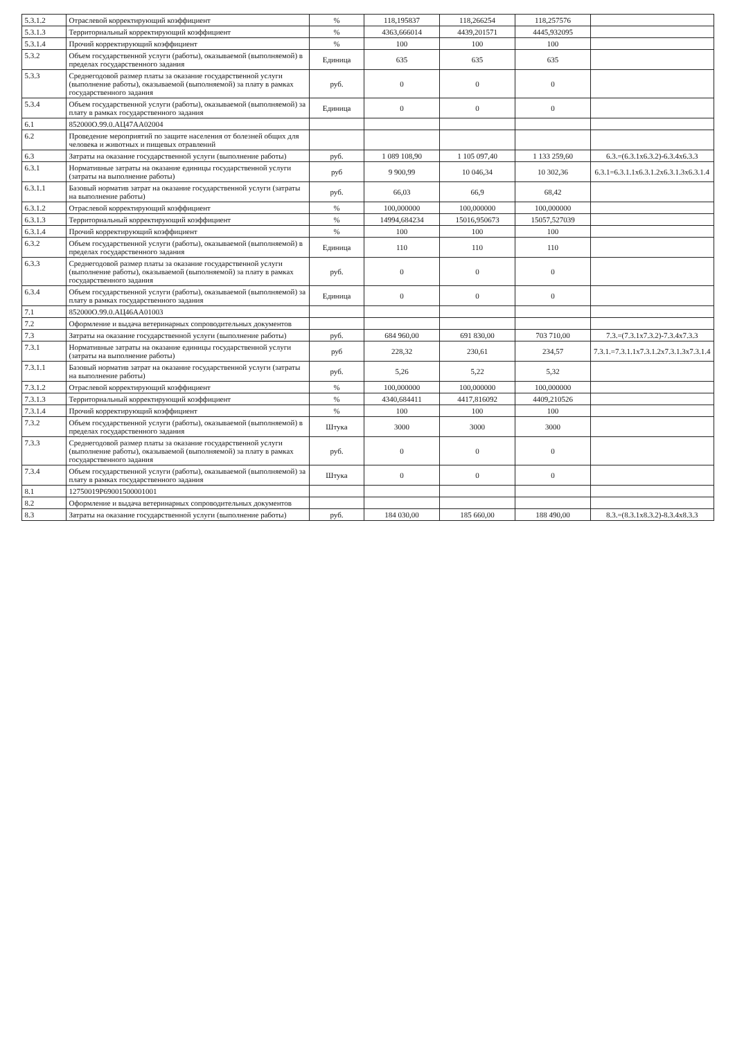| 5.3.1.2 | Отраслевой корректирующий коэффициент | % | 118,195837 | 118,266254 | 118,257576 | |
| 5.3.1.3 | Территориальный корректирующий коэффициент | % | 4363,666014 | 4439,201571 | 4445,932095 | |
| 5.3.1.4 | Прочий корректирующий коэффициент | % | 100 | 100 | 100 | |
| 5.3.2 | Объем государственной услуги (работы), оказываемой (выполняемой) в пределах государственного задания | Единица | 635 | 635 | 635 | |
| 5.3.3 | Среднегодовой размер платы за оказание государственной услуги (выполнение работы), оказываемой (выполняемой) за плату в рамках государственного задания | руб. | 0 | 0 | 0 | |
| 5.3.4 | Объем государственной услуги (работы), оказываемой (выполняемой) за плату в рамках государственного задания | Единица | 0 | 0 | 0 | |
| 6.1 | 852000О.99.0.АЦ47АА02004 | | | | | |
| 6.2 | Проведение мероприятий по защите населения от болезней общих для человека и животных и пищевых отравлений | | | | | |
| 6.3 | Затраты на оказание государственной услуги (выполнение работы) | руб. | 1 089 108,90 | 1 105 097,40 | 1 133 259,60 | 6.3.=(6.3.1x6.3.2)-6.3.4x6.3.3 |
| 6.3.1 | Нормативные затраты на оказание единицы государственной услуги (затраты на выполнение работы) | руб | 9 900,99 | 10 046,34 | 10 302,36 | 6.3.1=6.3.1.1x6.3.1.2x6.3.1.3x6.3.1.4 |
| 6.3.1.1 | Базовый норматив затрат на оказание государственной услуги (затраты на выполнение работы) | руб. | 66,03 | 66,9 | 68,42 | |
| 6.3.1.2 | Отраслевой корректирующий коэффициент | % | 100,000000 | 100,000000 | 100,000000 | |
| 6.3.1.3 | Территориальный корректирующий коэффициент | % | 14994,684234 | 15016,950673 | 15057,527039 | |
| 6.3.1.4 | Прочий корректирующий коэффициент | % | 100 | 100 | 100 | |
| 6.3.2 | Объем государственной услуги (работы), оказываемой (выполняемой) в пределах государственного задания | Единица | 110 | 110 | 110 | |
| 6.3.3 | Среднегодовой размер платы за оказание государственной услуги (выполнение работы), оказываемой (выполняемой) за плату в рамках государственного задания | руб. | 0 | 0 | 0 | |
| 6.3.4 | Объем государственной услуги (работы), оказываемой (выполняемой) за плату в рамках государственного задания | Единица | 0 | 0 | 0 | |
| 7.1 | 852000О.99.0.АЦ46АА01003 | | | | | |
| 7.2 | Оформление и выдача ветеринарных сопроводительных документов | | | | | |
| 7.3 | Затраты на оказание государственной услуги (выполнение работы) | руб. | 684 960,00 | 691 830,00 | 703 710,00 | 7.3.=(7.3.1x7.3.2)-7.3.4x7.3.3 |
| 7.3.1 | Нормативные затраты на оказание единицы государственной услуги (затраты на выполнение работы) | руб | 228,32 | 230,61 | 234,57 | 7.3.1.=7.3.1.1x7.3.1.2x7.3.1.3x7.3.1.4 |
| 7.3.1.1 | Базовый норматив затрат на оказание государственной услуги (затраты на выполнение работы) | руб. | 5,26 | 5,22 | 5,32 | |
| 7.3.1.2 | Отраслевой корректирующий коэффициент | % | 100,000000 | 100,000000 | 100,000000 | |
| 7.3.1.3 | Территориальный корректирующий коэффициент | % | 4340,684411 | 4417,816092 | 4409,210526 | |
| 7.3.1.4 | Прочий корректирующий коэффициент | % | 100 | 100 | 100 | |
| 7.3.2 | Объем государственной услуги (работы), оказываемой (выполняемой) в пределах государственного задания | Штука | 3000 | 3000 | 3000 | |
| 7.3.3 | Среднегодовой размер платы за оказание государственной услуги (выполнение работы), оказываемой (выполняемой) за плату в рамках государственного задания | руб. | 0 | 0 | 0 | |
| 7.3.4 | Объем государственной услуги (работы), оказываемой (выполняемой) за плату в рамках государственного задания | Штука | 0 | 0 | 0 | |
| 8.1 | 12750019Р69001500001001 | | | | | |
| 8.2 | Оформление и выдача ветеринарных сопроводительных документов | | | | | |
| 8.3 | Затраты на оказание государственной услуги (выполнение работы) | руб. | 184 030,00 | 185 660,00 | 188 490,00 | 8.3.=(8.3.1x8.3.2)-8.3.4x8.3.3 |